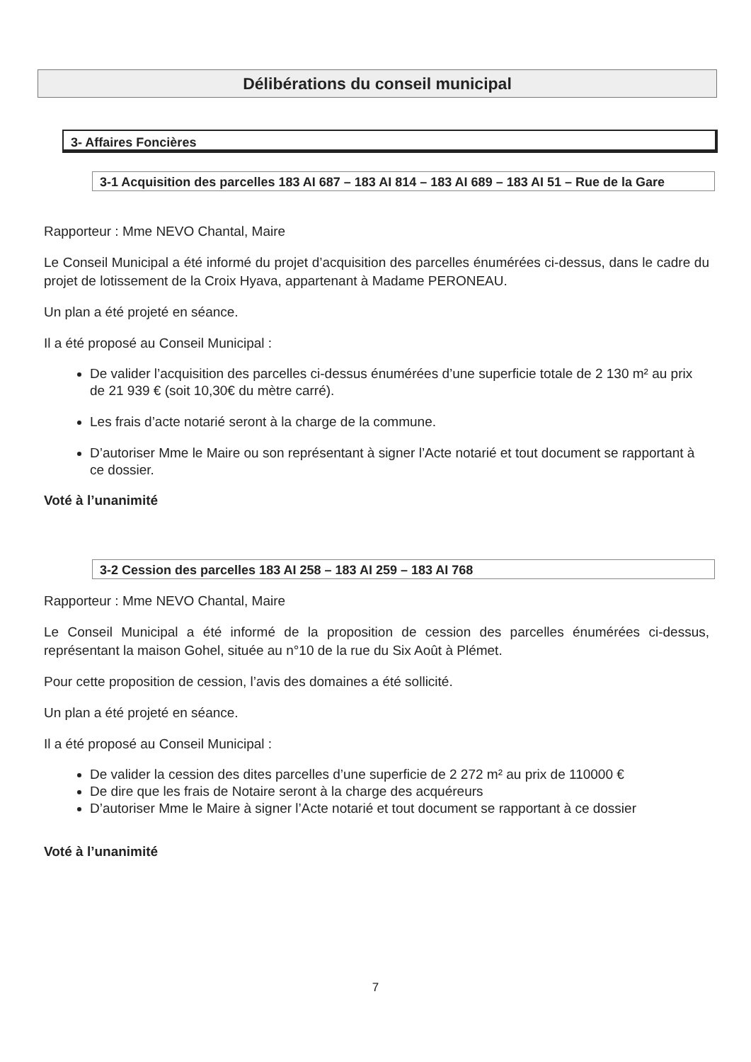Délibérations du conseil municipal
3- Affaires Foncières
3-1 Acquisition des parcelles 183 AI 687 – 183 AI 814 – 183 AI 689 – 183 AI 51 – Rue de la Gare
Rapporteur : Mme NEVO Chantal, Maire
Le Conseil Municipal a été informé du projet d’acquisition des parcelles énumérées ci-dessus, dans le cadre du projet de lotissement de la Croix Hyava, appartenant à Madame PERONEAU.
Un plan a été projeté en séance.
Il a été proposé au Conseil Municipal :
De valider l’acquisition des parcelles ci-dessus énumérées d’une superficie totale de 2 130 m² au prix de 21 939 € (soit 10,30€ du mètre carré).
Les frais d’acte notarié seront à la charge de la commune.
D’autoriser Mme le Maire ou son représentant à signer l’Acte notarié et tout document se rapportant à ce dossier.
Voté à l’unanimité
3-2 Cession des parcelles 183 AI 258 – 183 AI 259 – 183 AI 768
Rapporteur : Mme NEVO Chantal, Maire
Le Conseil Municipal a été informé de la proposition de cession des parcelles énumérées ci-dessus, représentant la maison Gohel, située au n°10 de la rue du Six Août à Plémet.
Pour cette proposition de cession, l’avis des domaines a été sollicité.
Un plan a été projeté en séance.
Il a été proposé au Conseil Municipal :
De valider la cession des dites parcelles d’une superficie de 2 272 m² au prix de 110000 €
De dire que les frais de Notaire seront à la charge des acquéreurs
D’autoriser Mme le Maire à signer l’Acte notarié et tout document se rapportant à ce dossier
Voté à l’unanimité
7